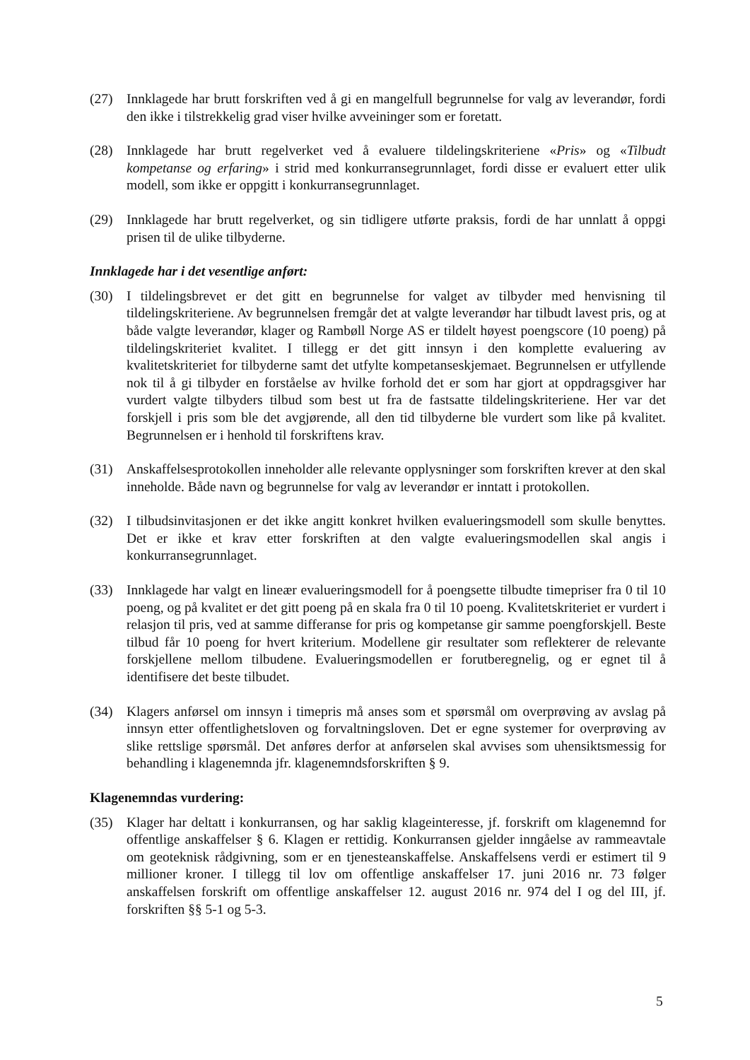(27) Innklagede har brutt forskriften ved å gi en mangelfull begrunnelse for valg av leverandør, fordi den ikke i tilstrekkelig grad viser hvilke avveininger som er foretatt.
(28) Innklagede har brutt regelverket ved å evaluere tildelingskriteriene «Pris» og «Tilbudt kompetanse og erfaring» i strid med konkurransegrunnlaget, fordi disse er evaluert etter ulik modell, som ikke er oppgitt i konkurransegrunnlaget.
(29) Innklagede har brutt regelverket, og sin tidligere utførte praksis, fordi de har unnlatt å oppgi prisen til de ulike tilbyderne.
Innklagede har i det vesentlige anført:
(30) I tildelingsbrevet er det gitt en begrunnelse for valget av tilbyder med henvisning til tildelingskriteriene. Av begrunnelsen fremgår det at valgte leverandør har tilbudt lavest pris, og at både valgte leverandør, klager og Rambøll Norge AS er tildelt høyest poengscore (10 poeng) på tildelingskriteriet kvalitet. I tillegg er det gitt innsyn i den komplette evaluering av kvalitetskriteriet for tilbyderne samt det utfylte kompetanseskjemaet. Begrunnelsen er utfyllende nok til å gi tilbyder en forståelse av hvilke forhold det er som har gjort at oppdragsgiver har vurdert valgte tilbyders tilbud som best ut fra de fastsatte tildelingskriteriene. Her var det forskjell i pris som ble det avgjørende, all den tid tilbyderne ble vurdert som like på kvalitet. Begrunnelsen er i henhold til forskriftens krav.
(31) Anskaffelsesprotokollen inneholder alle relevante opplysninger som forskriften krever at den skal inneholde. Både navn og begrunnelse for valg av leverandør er inntatt i protokollen.
(32) I tilbudsinvitasjonen er det ikke angitt konkret hvilken evalueringsmodell som skulle benyttes. Det er ikke et krav etter forskriften at den valgte evalueringsmodellen skal angis i konkurransegrunnlaget.
(33) Innklagede har valgt en lineær evalueringsmodell for å poengsette tilbudte timepriser fra 0 til 10 poeng, og på kvalitet er det gitt poeng på en skala fra 0 til 10 poeng. Kvalitetskriteriet er vurdert i relasjon til pris, ved at samme differanse for pris og kompetanse gir samme poengforskjell. Beste tilbud får 10 poeng for hvert kriterium. Modellene gir resultater som reflekterer de relevante forskjellene mellom tilbudene. Evalueringsmodellen er forutberegnelig, og er egnet til å identifisere det beste tilbudet.
(34) Klagers anførsel om innsyn i timepris må anses som et spørsmål om overprøving av avslag på innsyn etter offentlighetsloven og forvaltningsloven. Det er egne systemer for overprøving av slike rettslige spørsmål. Det anføres derfor at anførselen skal avvises som uhensiktsmessig for behandling i klagenemnda jfr. klagenemndsforskriften § 9.
Klagenemndas vurdering:
(35) Klager har deltatt i konkurransen, og har saklig klageinteresse, jf. forskrift om klagenemnd for offentlige anskaffelser § 6. Klagen er rettidig. Konkurransen gjelder inngåelse av rammeavtale om geoteknisk rådgivning, som er en tjenesteanskaffelse. Anskaffelsens verdi er estimert til 9 millioner kroner. I tillegg til lov om offentlige anskaffelser 17. juni 2016 nr. 73 følger anskaffelsen forskrift om offentlige anskaffelser 12. august 2016 nr. 974 del I og del III, jf. forskriften §§ 5-1 og 5-3.
5